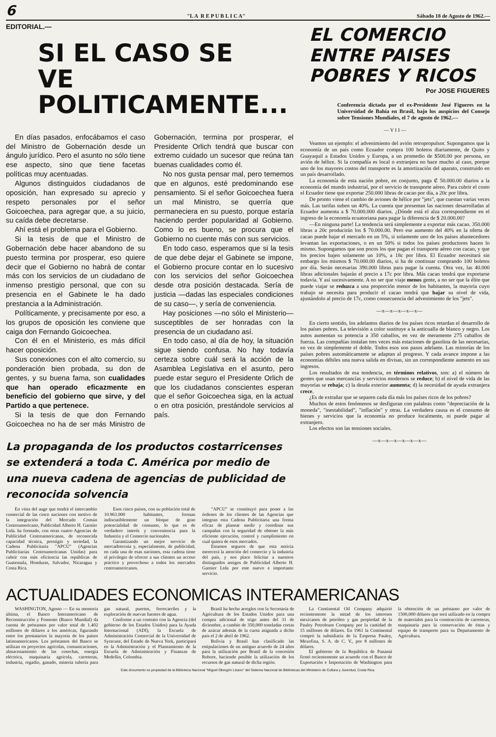6 "L A R E P U B L I C A" Sábado 18 de Agosto de 1962.—
EDITORIAL.—
SI EL CASO SE
VE POLITICAMENTE...
En días pasados, enfocábamos el caso del Ministro de Gobernación desde un ángulo jurídico. Pero el asunto no sólo tiene ese aspecto, sino que tiene facetas políticas muy acentuadas.
Algunos distinguidos ciudadanos de oposición, han expresado su aprecio y respeto personales por el señor Goicoechea, para agregar que, a su juicio, su caída debe decretarse.
Ahí está el problema para el Gobierno.
Si la tesis de que el Ministro de Gobernación debe hacer abandono de su puesto termina por prosperar, eso quiere decir que el Gobierno no habrá de contar más con los servicios de un ciudadano de inmenso prestigio personal, que con su presencia en el Gabinete le ha dado prestancia a la Administración.
Políticamente, y precisamente por eso, a los grupos de oposición les conviene que caiga don Fernando Goicoechea.
Con él en el Ministerio, es más difícil hacer oposición.
Sus conexiones con el alto comercio, su ponderación bien probada, su don de gentes, y su buena fama, son cualidades que han operado eficazmente en beneficio del gobierno que sirve, y del Partido a que pertenece.
Si la tesis de que don Fernando Goicoechea no ha de ser más Ministro de Gobernación, termina por prosperar, el Presidente Orlich tendrá que buscar con extremo cuidado un sucesor que reúna tan buenas cualidades como él.
No nos gusta pensar mal, pero tememos que en algunos, esté predominando ese pensamiento. Si el señor Goicoechea fuera un mal Ministro, se querría que permaneciera en su puesto, porque estaría haciendo perder popularidad al Gobierno. Como lo es bueno, se procura que el Gobierno no cuente más con sus servicios.
En todo caso, esperamos que si la tesis de que debe dejar el Gabinete se impone, el Gobierno procure contar en lo sucesivo con los servicios del señor Goicoechea desde otra posición destacada. Sería de justicia —dadas las especiales condiciones de su caso—, y sería de conveniencia.
Hay posiciones —no sólo el Ministerio— susceptibles de ser honradas con la presencia de un ciudadano así.
En todo caso, al día de hoy, la situación sigue siendo confusa. No hay todavía certeza sobre cuál será la acción de la Asamblea Legislativa en el asunto, pero puede estar seguro el Presidente Orlich de que los ciudadanos conscientes esperan que el señor Goicoechea siga, en la actual o en otra posición, prestándole servicios al país.
La propaganda de los productos costarricenses se extenderá a toda C. América por medio de una nueva cadena de agencias de publicidad de reconocida solvencia
En vista del auge que tendrá el intercambio comercial de las cinco naciones con motivo de la integración del Mercado Común Centroamericano, Publicidad Alberto H. Garnier Ltda. ha formado, con otras cuatro Agencias de Publicidad Centroamericanas, de reconocida capacidad técnica, prestigio y seriedad, la Cadena Publicitaria "APCU" (Agencias Publicitarias Centroamericanas Unidas) para cubrir con más eficiencia las repúblicas de Guatemala, Honduras, Salvador, Nicaragua y Costa Rica.
Esos cinco países, con su población total de 10.963.000 habitantes, forman indiscutiblemente un bloque de gran potencialidad de consumo, lo que es de verdadero interés y conveniencia para la Industria y el Comercio nacionales.
Garantizando un mejor servicio de mercadotecnia y, especialmente, de publicidad, en cada una de esas naciones, esta cadena tiene el privilegio de ofrecer a sus clientes un acceso práctico y provechoso a todos los mercados centroamericanos.
"APCU" se constituyó para poner a las órdenes de los clientes de las Agencias que integran esta Cadena Publicitaria una forma eficaz de planear medir y coordinar sus campañas con la seguridad de obtener la más eficiente ejecución, control y cumplimiento en cual quiera de esos mercados.
Estamos seguros de que esta noticia merecerá la atención del comercio y la industria del país, y nos place felicitar a nuestros distinguidos amigos de Publicidad Alberto H. Garnier Ltda por este nuevo e importante servicio.
EL COMERCIO
ENTRE PAISES
POBRES Y RICOS
Por JOSE FIGUERES
Conferencia dictada por el ex-Presidente José Figueres en la Universidad de Bahía en Brasil, bajo los auspicios del Consejo sobre Tensiones Mundiales, el 7 de agosto de 1962.—
— V I I —
Veamos un ejemplo: el advenimiento del avión retropropulsor. Supongamos que la economía de un país como Ecuador compra 100 boletos diariamente, de Quito y Guayaquil a Estados Unidos y Europa, a un promedio de $500.00 por persona, en avión de hélice. Si la compañía es local o extranjera no hace mucho al caso, porque uno de los mayores costos del transporte es la amortización del aparato, construido en un país desarrollado.
La economía de esta nación pobre, en conjunto, paga ₡ 50.000.00 diarios a la economía del mundo industrial, por el servicio de transporte aéreo. Para cubrir el costo el Ecuador tiene que exportar 250.000 libras de cacao por día, a 20c por libra.
De pronto viene el cambio de aviones de hélice por "jets", que cuestan varias veces más. Las tarifas suben un 40%. La cuenta que presentan las naciones desarrolladas al Ecuador aumenta a $ 70.000.000 diarios. ¿Dónde está el alza correspondiente en el ingreso de la economía ecuatoriana para pagar la diferencia de $ 20.000.00?
—En ninguna parte! La tendencia será simplemente a exportar más cacao. 350.000 libras a 20c producirán los $ 70.000.00. Pero ese aumento del 40% en la oferta de cacao puede bajar el mercado en un 5%, si solamente uno de los países abastecedores levantan las exportaciones, o en un 50% si todos los países productores hacen lo mismo. Supongamos que son pocos los que pagan el transporte aéreo con cacao, y que los precios bajen solamente un 10%, a 18c por libra. El Ecuador necesitará sin embargo los mismos $ 70.000.00 diarios, si ha de continuar comprando 100 boletos por día. Serán necesarias 390.000 libras para pagar la cuenta. Otra vez, las 40.000 libras adicionales bajarán el precio a 17c por libra. Más cacao tendrá que exportarse todavía. Y así sucesivamente. A no ser que viaje menos gente, a no ser que la élite que puede viajar se reduzca a una proporción menor de los habitantes, la mayoría cuyo trabajo se necesita para producir el cacao tendrá que bajar su nivel de vida, ajustándolo al precio de 17c, como consecuencia del advenimiento de los "jets".
—x—x—x—x—x—
En cierto sentido, los adelantos diarios de los países ricos retardan el desarrollo de los países pobres. La televisión a color sustituye a la anticualla de blanco y negro. Los autos aumentan su potencia a 350 caballos, en vez de meramente 275 caballos de fuerza. Las compañías instalan tres veces más estaciones de gasolina de las necesarias, en vez de simplemente el doble. Todos esos son pasos adelante. Las minorías de los países pobres automáticamente se adaptan al progreso. Y cada avance impone a las economías débiles una nueva salida en divisas, sin un correspondiente aumento en sus ingresos.
Los resultados de esa tendencia, en términos relativos, son: a) el número de gentes que usan mercancías y servicios modernos se reduce; b) el nivel de vida de las mayorías se rebaja; c) la deuda exterior aumenta; d) la necesidad de ayuda extranjera crece.
¿Es de extrañar que se separen cada día más los países ricos de los pobres?
Muchos de estos fenómenos se desfiguran con palabras como "depreciación de la moneda", "inestabilidad", "inflación" y otras. La verdadera causa es el consumo de bienes y servicios que la economía no produce localmente, ni puede pagar al extranjero.
Los efectos son las tensiones sociales.
—x—x—x—x—x—x—
ACTUALIDADES ECONOMICAS INTERAMERICANAS
WASHINGTON, Agosto — En su memoria última, el Banco Interamericano de Reconstrucción y Fomento (Banco Mundial) da cuenta de préstamos por valor total de 1.402 millones de dólares a los américas, figurando entre los prestatarios la mayoría de los países latinoamericanos. Los préstamos del Banco se utilizan en proyectos agrícolas, comunicaciones, almacenamiento de las cosechas, energía eléctrica, maquinaria agrícola, carreteras, industria, regadío, ganado, minería tubería para gas natural, puertos, ferrocarriles y la exploración de nuevas fuentes de agua.
Conforme a un contrato con la Agencia (del gobierno de los Estados Unidos) para la Ayuda Internacional (ADI), la Escuela de Administración Comercial de la Universidad de Syracuse, del Estado de Nueva York, participará en la Administración y el Planeamiento de la Escuela de Administración y Finanzas de Medellín, Colombia.
Brasil ha hecho arreglos con la Secretaría de Agricultura de los Estados Unidos para una compra adicional de trigo antes del 31 de diciembre, a cambio de 350,000 toneladas cortas de azúcar además de la cuota asignada a dicho país el 2 de abril de 1962.
Bolivia y Brasil han clasificado las estipulaciones de un antiguo acuerdo de 24 años para la utilización por Brasil de la concesión Robore, haciendo posible la utilización de los recursos de gas natural de dicha región.
La Continental Oil Company adquirió recientemente la mitad de los intereses mexicanos de petróleo y gas propiedad de la Pauley Petroleum Company por la cantidad de 15 millones de dólares. En 1961 la Continental compró la subsidiaria de la Empresa Pauley, Mexofina, S. A. de C. V., por 8 millones de dólares.
El gobierno de la República de Panamá firmó recientemente un acuerdo con el Banco de Exportación e Importación de Washington para la obtención de un préstamo por valor de 1500,000 dólares que será utilizado en la compra de materiales para la construcción de carreteras, maquinaria para la conservación de éstas y equipo de transporte para su Departamento de Agricultura.
Este documento es propiedad de la Biblioteca Nacional "Miguel Obregón Lizano" del Sistema Nacional de Bibliotecas del Ministerio de Cultura y Juventud, Costa Rica.